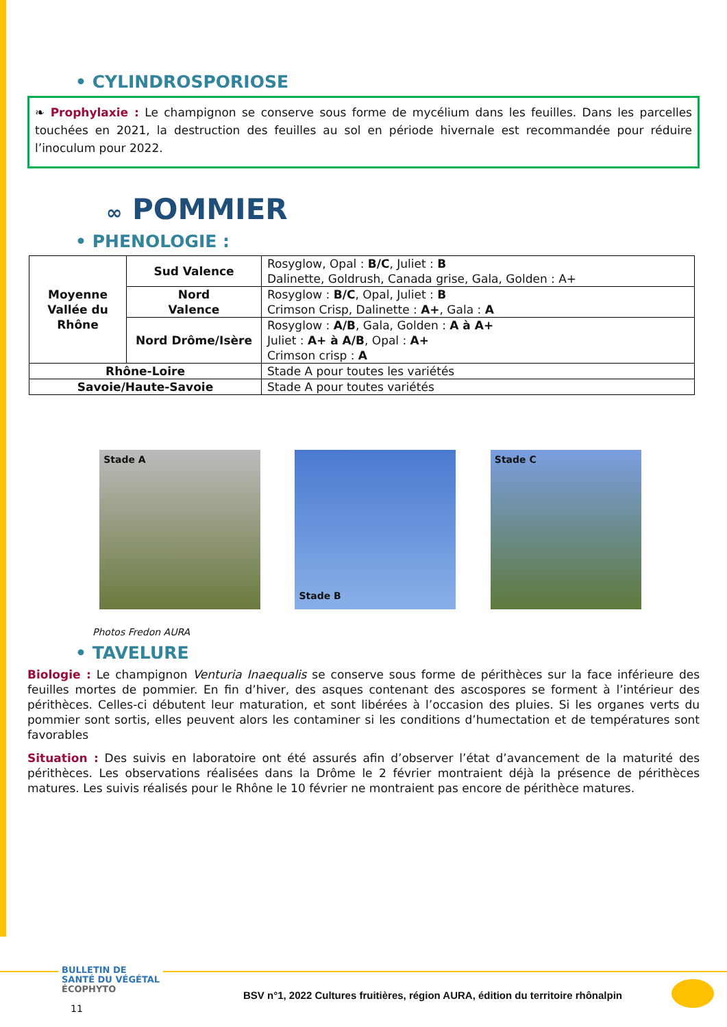• CYLINDROSPORIOSE
❧ Prophylaxie : Le champignon se conserve sous forme de mycélium dans les feuilles. Dans les parcelles touchées en 2021, la destruction des feuilles au sol en période hivernale est recommandée pour réduire l’inoculum pour 2022.
∞ POMMIER
• PHENOLOGIE :
| Moyenne Vallée du Rhône | Sud Valence | Rosyglow, Opal : B/C , Juliet : B Dalinette, Goldrush, Canada grise, Gala, Golden : A+ |
| | Nord Valence | Rosyglow : B/C , Opal, Juliet : B Crimson Crisp, Dalinette : A+ , Gala : A |
| | Nord Drôme/Isère | Rosyglow : A/B , Gala, Golden : A à A+ Juliet : A+ à A/B , Opal : A+ Crimson crisp : A |
| Rhône-Loire | | Stade A pour toutes les variétés |
| Savoie/Haute-Savoie | | Stade A pour toutes variétés |
Stade A
Stade B
Stade C
Photos Fredon AURA
• TAVELURE
Biologie : Le champignon Venturia Inaequalis se conserve sous forme de périthèces sur la face inférieure des feuilles mortes de pommier. En fin d’hiver, des asques contenant des ascospores se forment à l’intérieur des périthèces. Celles-ci débutent leur maturation, et sont libérées à l’occasion des pluies. Si les organes verts du pommier sont sortis, elles peuvent alors les contaminer si les conditions d’humectation et de températures sont favorables
Situation : Des suivis en laboratoire ont été assurés afin d’observer l’état d’avancement de la maturité des périthèces. Les observations réalisées dans la Drôme le 2 février montraient déjà la présence de périthèces matures. Les suivis réalisés pour le Rhône le 10 février ne montraient pas encore de périthèce matures.
BULLETIN DE
SANTÉ DU VÉGÉTAL
ÉCOPHYTO
BSV n°1, 2022 Cultures fruitières, région AURA, édition du territoire rhônalpin
11